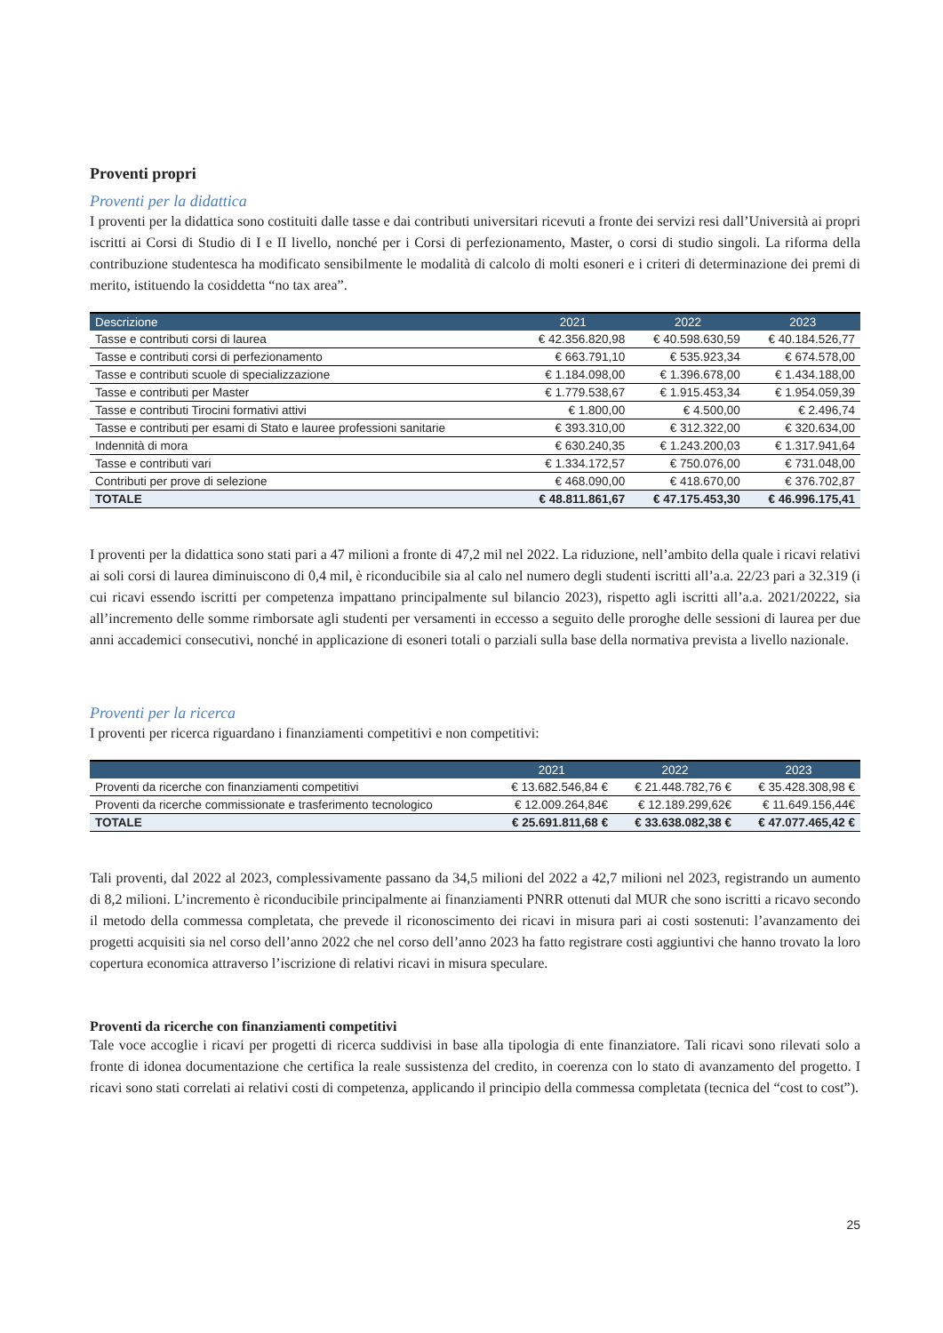Proventi propri
Proventi per la didattica
I proventi per la didattica sono costituiti dalle tasse e dai contributi universitari ricevuti a fronte dei servizi resi dall’Università ai propri iscritti ai Corsi di Studio di I e II livello, nonché per i Corsi di perfezionamento, Master, o corsi di studio singoli. La riforma della contribuzione studentesca ha modificato sensibilmente le modalità di calcolo di molti esoneri e i criteri di determinazione dei premi di merito, istituendo la cosiddetta “no tax area”.
| Descrizione | 2021 | 2022 | 2023 |
| --- | --- | --- | --- |
| Tasse e contributi corsi di laurea | € 42.356.820,98 | € 40.598.630,59 | € 40.184.526,77 |
| Tasse e contributi corsi di perfezionamento | € 663.791,10 | € 535.923,34 | € 674.578,00 |
| Tasse e contributi scuole di specializzazione | € 1.184.098,00 | € 1.396.678,00 | € 1.434.188,00 |
| Tasse e contributi per Master | € 1.779.538,67 | € 1.915.453,34 | € 1.954.059,39 |
| Tasse e contributi Tirocini formativi attivi | € 1.800,00 | € 4.500,00 | € 2.496,74 |
| Tasse e contributi per esami di Stato e lauree professioni sanitarie | € 393.310,00 | € 312.322,00 | € 320.634,00 |
| Indennità di mora | € 630.240,35 | € 1.243.200,03 | € 1.317.941,64 |
| Tasse e contributi vari | € 1.334.172,57 | € 750.076,00 | € 731.048,00 |
| Contributi per prove di selezione | € 468.090,00 | € 418.670,00 | € 376.702,87 |
| TOTALE | € 48.811.861,67 | € 47.175.453,30 | € 46.996.175,41 |
I proventi per la didattica sono stati pari a 47 milioni a fronte di 47,2 mil nel 2022. La riduzione, nell’ambito della quale i ricavi relativi ai soli corsi di laurea diminuiscono di 0,4 mil, è riconducibile sia al calo nel numero degli studenti iscritti all’a.a. 22/23 pari a 32.319 (i cui ricavi essendo iscritti per competenza impattano principalmente sul bilancio 2023), rispetto agli iscritti all’a.a. 2021/20222, sia all’incremento delle somme rimborsate agli studenti per versamenti in eccesso a seguito delle proroghe delle sessioni di laurea per due anni accademici consecutivi, nonché in applicazione di esoneri totali o parziali sulla base della normativa prevista a livello nazionale.
Proventi per la ricerca
I proventi per ricerca riguardano i finanziamenti competitivi e non competitivi:
| | 2021 | 2022 | 2023 |
| --- | --- | --- | --- |
| Proventi da ricerche con finanziamenti competitivi | € 13.682.546,84 € | € 21.448.782,76 € | € 35.428.308,98 € |
| Proventi da ricerche commissionate e trasferimento tecnologico | € 12.009.264,84€ | € 12.189.299,62€ | € 11.649.156,44€ |
| TOTALE | € 25.691.811,68 € | € 33.638.082,38 € | € 47.077.465,42 € |
Tali proventi, dal 2022 al 2023, complessivamente passano da 34,5 milioni del 2022 a 42,7 milioni nel 2023, registrando un aumento di 8,2 milioni. L’incremento è riconducibile principalmente ai finanziamenti PNRR ottenuti dal MUR che sono iscritti a ricavo secondo il metodo della commessa completata, che prevede il riconoscimento dei ricavi in misura pari ai costi sostenuti: l’avanzamento dei progetti acquisiti sia nel corso dell’anno 2022 che nel corso dell’anno 2023 ha fatto registrare costi aggiuntivi che hanno trovato la loro copertura economica attraverso l’iscrizione di relativi ricavi in misura speculare.
Proventi da ricerche con finanziamenti competitivi
Tale voce accoglie i ricavi per progetti di ricerca suddivisi in base alla tipologia di ente finanziatore. Tali ricavi sono rilevati solo a fronte di idonea documentazione che certifica la reale sussistenza del credito, in coerenza con lo stato di avanzamento del progetto. I ricavi sono stati correlati ai relativi costi di competenza, applicando il principio della commessa completata (tecnica del “cost to cost”).
25